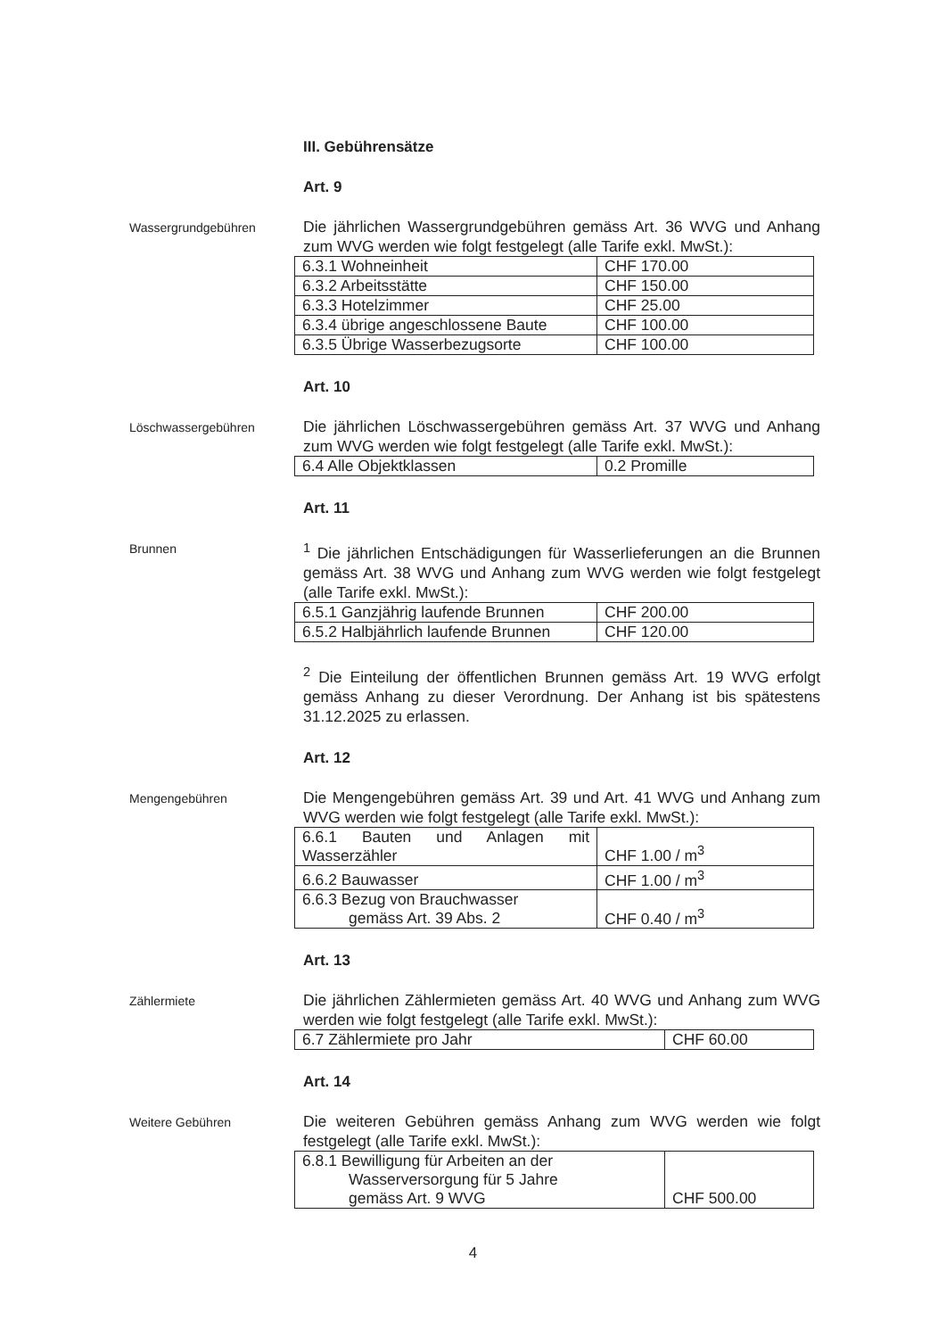III. Gebührensätze
Art. 9
Wassergrundgebühren
Die jährlichen Wassergrundgebühren gemäss Art. 36 WVG und Anhang zum WVG werden wie folgt festgelegt (alle Tarife exkl. MwSt.):
| 6.3.1 Wohneinheit | CHF 170.00 |
| 6.3.2 Arbeitsstätte | CHF 150.00 |
| 6.3.3 Hotelzimmer | CHF 25.00 |
| 6.3.4 übrige angeschlossene Baute | CHF 100.00 |
| 6.3.5 Übrige Wasserbezugsorte | CHF 100.00 |
Art. 10
Löschwassergebühren
Die jährlichen Löschwassergebühren gemäss Art. 37 WVG und Anhang zum WVG werden wie folgt festgelegt (alle Tarife exkl. MwSt.):
| 6.4 Alle Objektklassen | 0.2 Promille |
Art. 11
Brunnen
<sup>1</sup> Die jährlichen Entschädigungen für Wasserlieferungen an die Brunnen gemäss Art. 38 WVG und Anhang zum WVG werden wie folgt festgelegt (alle Tarife exkl. MwSt.):
| 6.5.1 Ganzjährig laufende Brunnen | CHF 200.00 |
| 6.5.2 Halbjährlich laufende Brunnen | CHF 120.00 |
<sup>2</sup> Die Einteilung der öffentlichen Brunnen gemäss Art. 19 WVG erfolgt gemäss Anhang zu dieser Verordnung. Der Anhang ist bis spätestens 31.12.2025 zu erlassen.
Art. 12
Mengengebühren
Die Mengengebühren gemäss Art. 39 und Art. 41 WVG und Anhang zum WVG werden wie folgt festgelegt (alle Tarife exkl. MwSt.):
| 6.6.1 Bauten und Anlagen mit Wasserzähler | CHF 1.00 / m<sup>3</sup> |
| 6.6.2 Bauwasser | CHF 1.00 / m<sup>3</sup> |
| 6.6.3 Bezug von Brauchwasser gemäss Art. 39 Abs. 2 | CHF 0.40 / m<sup>3</sup> |
Art. 13
Zählermiete
Die jährlichen Zählermieten gemäss Art. 40 WVG und Anhang zum WVG werden wie folgt festgelegt (alle Tarife exkl. MwSt.):
| 6.7 Zählermiete pro Jahr | CHF 60.00 |
Art. 14
Weitere Gebühren
Die weiteren Gebühren gemäss Anhang zum WVG werden wie folgt festgelegt (alle Tarife exkl. MwSt.):
| 6.8.1 Bewilligung für Arbeiten an der Wasserversorgung für 5 Jahre gemäss Art. 9 WVG | CHF 500.00 |
4